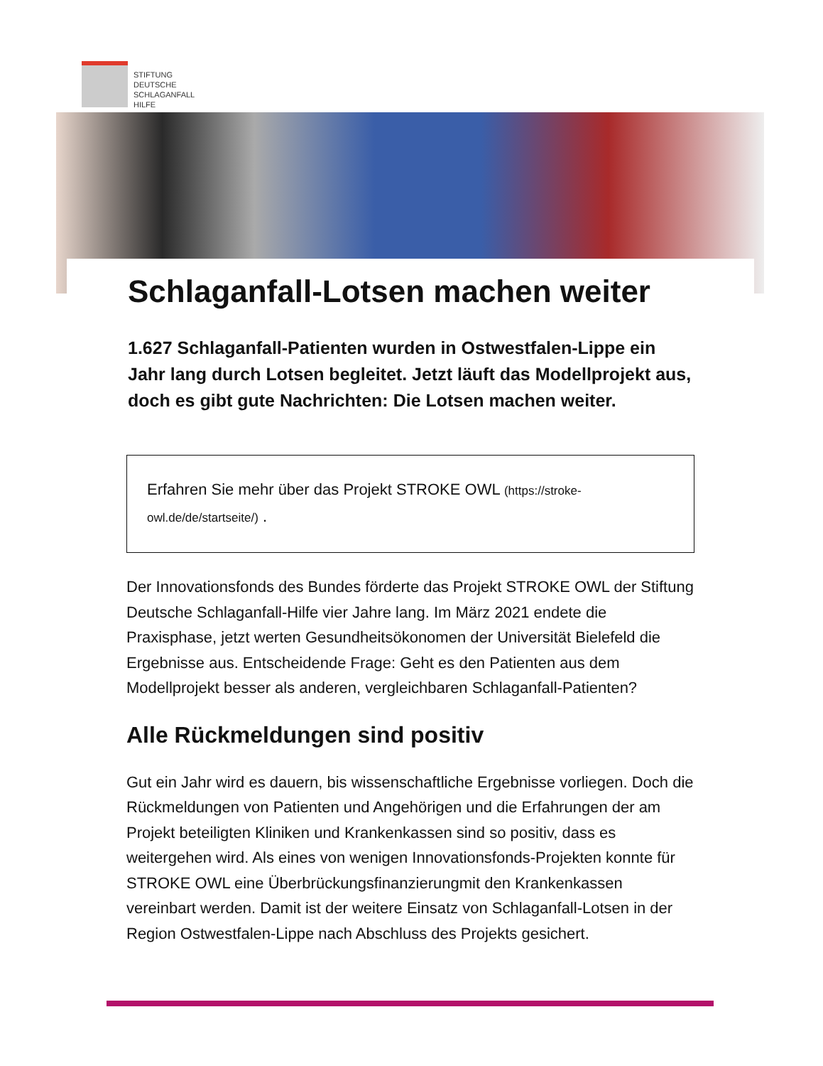STIFTUNG
DEUTSCHE
SCHLAGANFALL
HILFE
Schlaganfall-Lotsen machen weiter
1.627 Schlaganfall-Patienten wurden in Ostwestfalen-Lippe ein Jahr lang durch Lotsen begleitet. Jetzt läuft das Modellprojekt aus, doch es gibt gute Nachrichten: Die Lotsen machen weiter.
Erfahren Sie mehr über das Projekt STROKE OWL (https://stroke-owl.de/de/startseite/) .
Der Innovationsfonds des Bundes förderte das Projekt STROKE OWL der Stiftung Deutsche Schlaganfall-Hilfe vier Jahre lang. Im März 2021 endete die Praxisphase, jetzt werten Gesundheitsökonomen der Universität Bielefeld die Ergebnisse aus. Entscheidende Frage: Geht es den Patienten aus dem Modellprojekt besser als anderen, vergleichbaren Schlaganfall-Patienten?
Alle Rückmeldungen sind positiv
Gut ein Jahr wird es dauern, bis wissenschaftliche Ergebnisse vorliegen. Doch die Rückmeldungen von Patienten und Angehörigen und die Erfahrungen der am Projekt beteiligten Kliniken und Krankenkassen sind so positiv, dass es weitergehen wird. Als eines von wenigen Innovationsfonds-Projekten konnte für STROKE OWL eine Überbrückungsfinanzierungmit den Krankenkassen vereinbart werden. Damit ist der weitere Einsatz von Schlaganfall-Lotsen in der Region Ostwestfalen-Lippe nach Abschluss des Projekts gesichert.